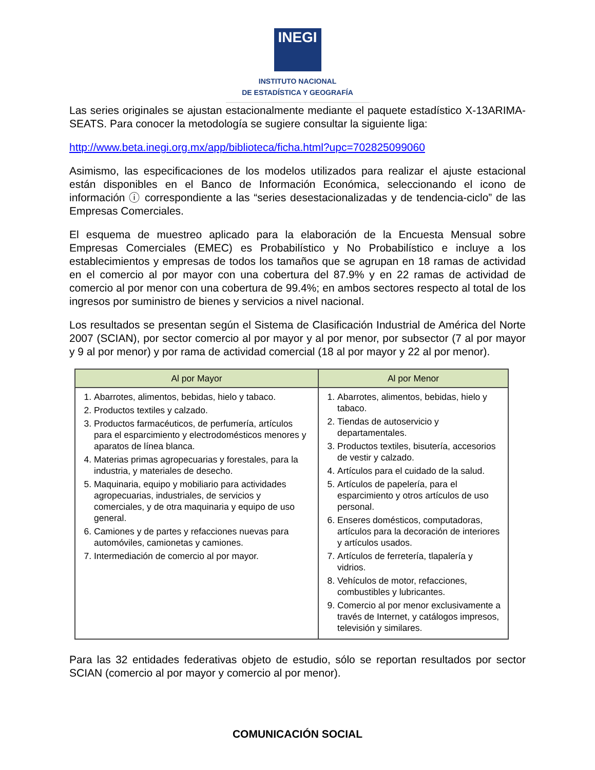INEGI
INSTITUTO NACIONAL
DE ESTADÍSTICA Y GEOGRAFÍA
Las series originales se ajustan estacionalmente mediante el paquete estadístico X-13ARIMA-SEATS. Para conocer la metodología se sugiere consultar la siguiente liga:
http://www.beta.inegi.org.mx/app/biblioteca/ficha.html?upc=702825099060
Asimismo, las especificaciones de los modelos utilizados para realizar el ajuste estacional están disponibles en el Banco de Información Económica, seleccionando el icono de información ⓘ correspondiente a las “series desestacionalizadas y de tendencia-ciclo” de las Empresas Comerciales.
El esquema de muestreo aplicado para la elaboración de la Encuesta Mensual sobre Empresas Comerciales (EMEC) es Probabilístico y No Probabilístico e incluye a los establecimientos y empresas de todos los tamaños que se agrupan en 18 ramas de actividad en el comercio al por mayor con una cobertura del 87.9% y en 22 ramas de actividad de comercio al por menor con una cobertura de 99.4%; en ambos sectores respecto al total de los ingresos por suministro de bienes y servicios a nivel nacional.
Los resultados se presentan según el Sistema de Clasificación Industrial de América del Norte 2007 (SCIAN), por sector comercio al por mayor y al por menor, por subsector (7 al por mayor y 9 al por menor) y por rama de actividad comercial (18 al por mayor y 22 al por menor).
| Al por Mayor | Al por Menor |
| --- | --- |
| 1. Abarrotes, alimentos, bebidas, hielo y tabaco. 2. Productos textiles y calzado. 3. Productos farmacéuticos, de perfumería, artículos para el esparcimiento y electrodomésticos menores y aparatos de línea blanca. 4. Materias primas agropecuarias y forestales, para la industria, y materiales de desecho. 5. Maquinaria, equipo y mobiliario para actividades agropecuarias, industriales, de servicios y comerciales, y de otra maquinaria y equipo de uso general. 6. Camiones y de partes y refacciones nuevas para automóviles, camionetas y camiones. 7. Intermediación de comercio al por mayor. | 1. Abarrotes, alimentos, bebidas, hielo y tabaco. 2. Tiendas de autoservicio y departamentales. 3. Productos textiles, bisutería, accesorios de vestir y calzado. 4. Artículos para el cuidado de la salud. 5. Artículos de papelería, para el esparcimiento y otros artículos de uso personal. 6. Enseres domésticos, computadoras, artículos para la decoración de interiores y artículos usados. 7. Artículos de ferretería, tlapalería y vidrios. 8. Vehículos de motor, refacciones, combustibles y lubricantes. 9. Comercio al por menor exclusivamente a través de Internet, y catálogos impresos, televisión y similares. |
Para las 32 entidades federativas objeto de estudio, sólo se reportan resultados por sector SCIAN (comercio al por mayor y comercio al por menor).
COMUNICACIÓN SOCIAL